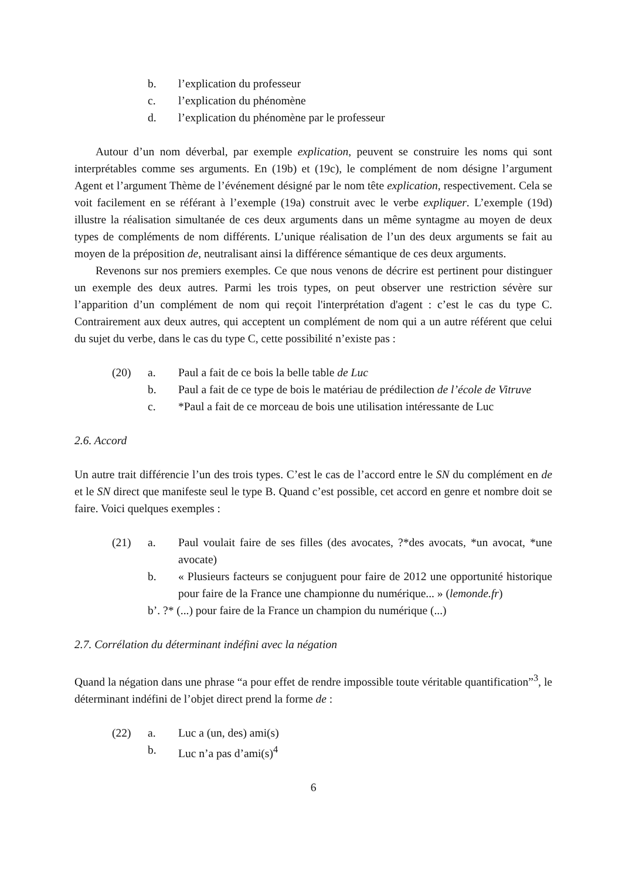b. l’explication du professeur
c. l’explication du phénomène
d. l’explication du phénomène par le professeur
Autour d’un nom déverbal, par exemple explication, peuvent se construire les noms qui sont interprétables comme ses arguments. En (19b) et (19c), le complément de nom désigne l’argument Agent et l’argument Thème de l’événement désigné par le nom tête explication, respectivement. Cela se voit facilement en se référant à l’exemple (19a) construit avec le verbe expliquer. L’exemple (19d) illustre la réalisation simultanée de ces deux arguments dans un même syntagme au moyen de deux types de compléments de nom différents. L’unique réalisation de l’un des deux arguments se fait au moyen de la préposition de, neutralisant ainsi la différence sémantique de ces deux arguments.
Revenons sur nos premiers exemples. Ce que nous venons de décrire est pertinent pour distinguer un exemple des deux autres. Parmi les trois types, on peut observer une restriction sévère sur l’apparition d’un complément de nom qui reçoit l'interprétation d'agent : c’est le cas du type C. Contrairement aux deux autres, qui acceptent un complément de nom qui a un autre référent que celui du sujet du verbe, dans le cas du type C, cette possibilité n’existe pas :
(20) a. Paul a fait de ce bois la belle table de Luc
b. Paul a fait de ce type de bois le matériau de prédilection de l’école de Vitruve
c. *Paul a fait de ce morceau de bois une utilisation intéressante de Luc
2.6. Accord
Un autre trait différencie l’un des trois types. C’est le cas de l’accord entre le SN du complément en de et le SN direct que manifeste seul le type B. Quand c’est possible, cet accord en genre et nombre doit se faire. Voici quelques exemples :
(21) a. Paul voulait faire de ses filles (des avocates, ?*des avocats, *un avocat, *une avocate)
b. « Plusieurs facteurs se conjuguent pour faire de 2012 une opportunité historique pour faire de la France une championne du numérique... » (lemonde.fr)
b’. ?* (...) pour faire de la France un champion du numérique (...)
2.7. Corrélation du déterminant indéfini avec la négation
Quand la négation dans une phrase “a pour effet de rendre impossible toute véritable quantification”<sup>3</sup>, le déterminant indéfini de l’objet direct prend la forme de :
(22) a. Luc a (un, des) ami(s)
b. Luc n’a pas d’ami(s)<sup>4</sup>
6